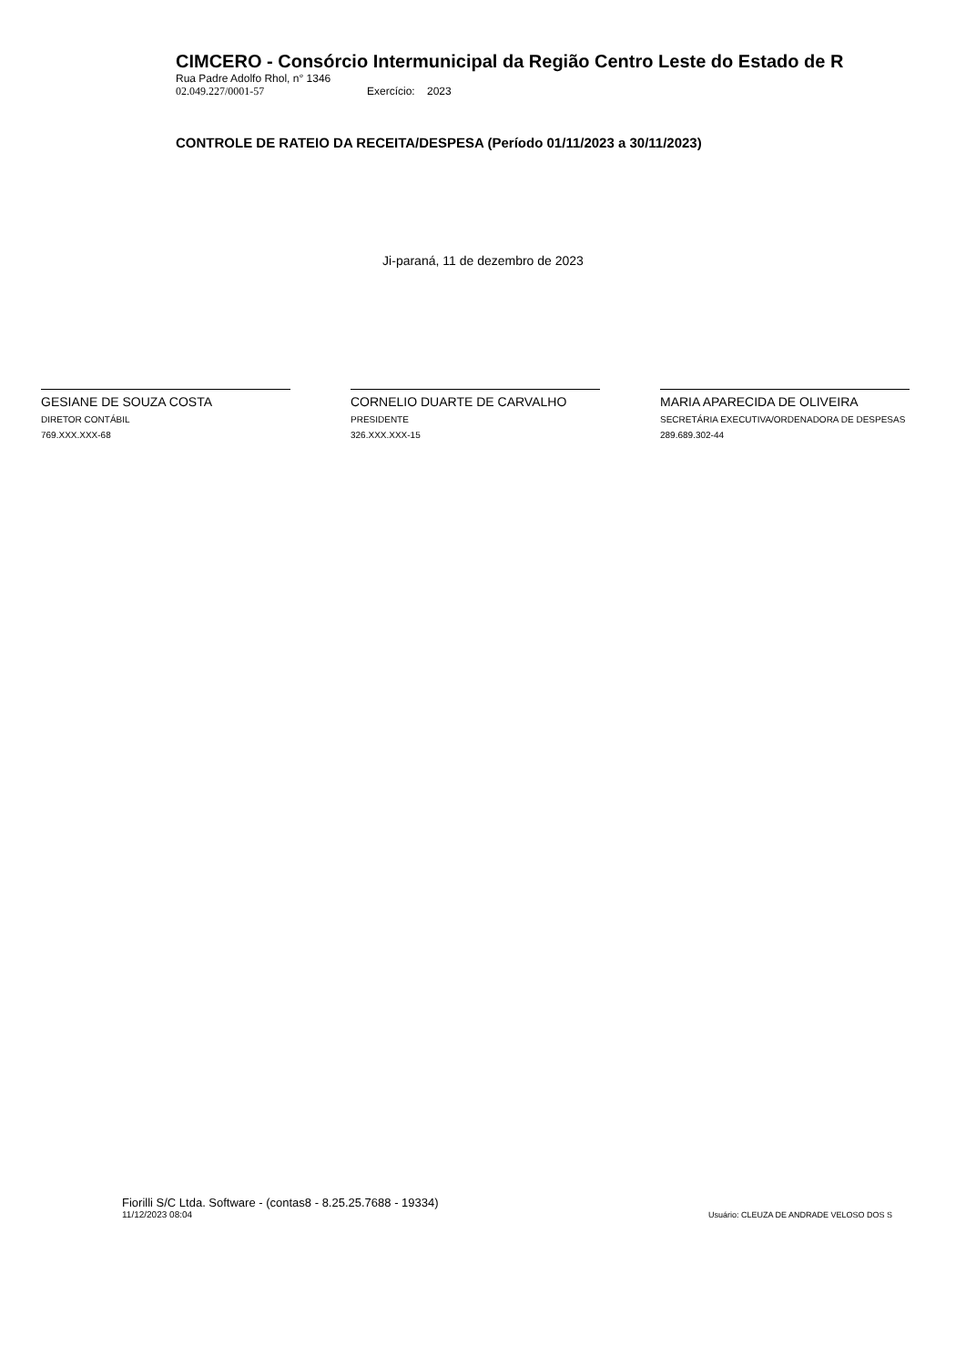CIMCERO - Consórcio Intermunicipal da Região Centro Leste do Estado de R
Rua Padre Adolfo Rhol, n° 1346
02.049.227/0001-57 Exercício: 2023
CONTROLE DE RATEIO DA RECEITA/DESPESA (Período 01/11/2023 a 30/11/2023)
Ji-paraná, 11 de dezembro de 2023
GESIANE DE SOUZA COSTA
DIRETOR CONTÁBIL
769.XXX.XXX-68
CORNELIO DUARTE DE CARVALHO
PRESIDENTE
326.XXX.XXX-15
MARIA APARECIDA DE OLIVEIRA
SECRETÁRIA EXECUTIVA/ORDENADORA DE DESPESAS
289.689.302-44
Fiorilli S/C Ltda. Software - (contas8 - 8.25.25.7688 - 19334)
11/12/2023 08:04
Usuário: CLEUZA DE ANDRADE VELOSO DOS S